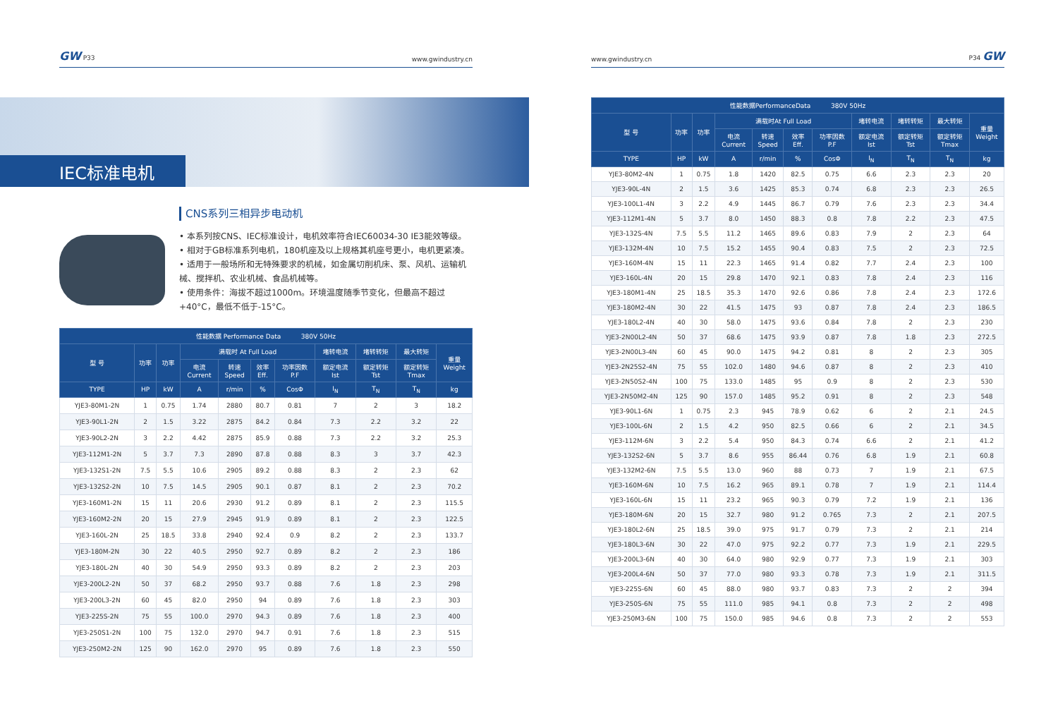GW P33 www.gwindustry.cn
IEC标准电机
CNS系列三相异步电动机
• 本系列按CNS、IEC标准设计，电机效率符合IEC60034-30 IE3能效等级。
• 相对于GB标准系列电机，180机座及以上规格其机座号更小，电机更紧凑。
• 适用于一般场所和无特殊要求的机械，如金属切削机床、泵、风机、运输机械、搅拌机、农业机械、食品机械等。
• 使用条件：海拔不超过1000m。环境温度随季节变化，但最高不超过+40°C，最低不低于-15°C。
| 性能数据 Performance Data 380V 50Hz | | | | | | | | | | |
| --- | --- | --- | --- | --- | --- | --- | --- | --- | --- | --- |
| 型 号 | 功率 | 功率 | 满载时 At Full Load | | | | 堵转电流 | 堵转转矩 | 最大转矩 | 重量 Weight |
| | | | 电流 Current | 转速 Speed | 效率 Eff. | 功率因数 P.F | 额定电流 Ist | 额定转矩 Tst | 额定转矩 Tmax | |
| TYPE | HP | kW | A | r/min | % | CosΦ | I<sub>N</sub> | T<sub>N</sub> | T<sub>N</sub> | kg |
| YJE3-80M1-2N | 1 | 0.75 | 1.74 | 2880 | 80.7 | 0.81 | 7 | 2 | 3 | 18.2 |
| YJE3-90L1-2N | 2 | 1.5 | 3.22 | 2875 | 84.2 | 0.84 | 7.3 | 2.2 | 3.2 | 22 |
| YJE3-90L2-2N | 3 | 2.2 | 4.42 | 2875 | 85.9 | 0.88 | 7.3 | 2.2 | 3.2 | 25.3 |
| YJE3-112M1-2N | 5 | 3.7 | 7.3 | 2890 | 87.8 | 0.88 | 8.3 | 3 | 3.7 | 42.3 |
| YJE3-132S1-2N | 7.5 | 5.5 | 10.6 | 2905 | 89.2 | 0.88 | 8.3 | 2 | 2.3 | 62 |
| YJE3-132S2-2N | 10 | 7.5 | 14.5 | 2905 | 90.1 | 0.87 | 8.1 | 2 | 2.3 | 70.2 |
| YJE3-160M1-2N | 15 | 11 | 20.6 | 2930 | 91.2 | 0.89 | 8.1 | 2 | 2.3 | 115.5 |
| YJE3-160M2-2N | 20 | 15 | 27.9 | 2945 | 91.9 | 0.89 | 8.1 | 2 | 2.3 | 122.5 |
| YJE3-160L-2N | 25 | 18.5 | 33.8 | 2940 | 92.4 | 0.9 | 8.2 | 2 | 2.3 | 133.7 |
| YJE3-180M-2N | 30 | 22 | 40.5 | 2950 | 92.7 | 0.89 | 8.2 | 2 | 2.3 | 186 |
| YJE3-180L-2N | 40 | 30 | 54.9 | 2950 | 93.3 | 0.89 | 8.2 | 2 | 2.3 | 203 |
| YJE3-200L2-2N | 50 | 37 | 68.2 | 2950 | 93.7 | 0.88 | 7.6 | 1.8 | 2.3 | 298 |
| YJE3-200L3-2N | 60 | 45 | 82.0 | 2950 | 94 | 0.89 | 7.6 | 1.8 | 2.3 | 303 |
| YJE3-225S-2N | 75 | 55 | 100.0 | 2970 | 94.3 | 0.89 | 7.6 | 1.8 | 2.3 | 400 |
| YJE3-250S1-2N | 100 | 75 | 132.0 | 2970 | 94.7 | 0.91 | 7.6 | 1.8 | 2.3 | 515 |
| YJE3-250M2-2N | 125 | 90 | 162.0 | 2970 | 95 | 0.89 | 7.6 | 1.8 | 2.3 | 550 |
www.gwindustry.cn P34 GW
| 性能数据PerformanceData 380V 50Hz | | | | | | | | | | |
| --- | --- | --- | --- | --- | --- | --- | --- | --- | --- | --- |
| 型 号 | 功率 | 功率 | 满载时At Full Load | | | | 堵转电流 | 堵转转矩 | 最大转矩 | 重量 Weight |
| | | | 电流 Current | 转速 Speed | 效率 Eff. | 功率因数 P.F | 额定电流 Ist | 额定转矩 Tst | 额定转矩 Tmax | |
| TYPE | HP | kW | A | r/min | % | CosΦ | I<sub>N</sub> | T<sub>N</sub> | T<sub>N</sub> | kg |
| YJE3-80M2-4N | 1 | 0.75 | 1.8 | 1420 | 82.5 | 0.75 | 6.6 | 2.3 | 2.3 | 20 |
| YJE3-90L-4N | 2 | 1.5 | 3.6 | 1425 | 85.3 | 0.74 | 6.8 | 2.3 | 2.3 | 26.5 |
| YJE3-100L1-4N | 3 | 2.2 | 4.9 | 1445 | 86.7 | 0.79 | 7.6 | 2.3 | 2.3 | 34.4 |
| YJE3-112M1-4N | 5 | 3.7 | 8.0 | 1450 | 88.3 | 0.8 | 7.8 | 2.2 | 2.3 | 47.5 |
| YJE3-132S-4N | 7.5 | 5.5 | 11.2 | 1465 | 89.6 | 0.83 | 7.9 | 2 | 2.3 | 64 |
| YJE3-132M-4N | 10 | 7.5 | 15.2 | 1455 | 90.4 | 0.83 | 7.5 | 2 | 2.3 | 72.5 |
| YJE3-160M-4N | 15 | 11 | 22.3 | 1465 | 91.4 | 0.82 | 7.7 | 2.4 | 2.3 | 100 |
| YJE3-160L-4N | 20 | 15 | 29.8 | 1470 | 92.1 | 0.83 | 7.8 | 2.4 | 2.3 | 116 |
| YJE3-180M1-4N | 25 | 18.5 | 35.3 | 1470 | 92.6 | 0.86 | 7.8 | 2.4 | 2.3 | 172.6 |
| YJE3-180M2-4N | 30 | 22 | 41.5 | 1475 | 93 | 0.87 | 7.8 | 2.4 | 2.3 | 186.5 |
| YJE3-180L2-4N | 40 | 30 | 58.0 | 1475 | 93.6 | 0.84 | 7.8 | 2 | 2.3 | 230 |
| YJE3-2N00L2-4N | 50 | 37 | 68.6 | 1475 | 93.9 | 0.87 | 7.8 | 1.8 | 2.3 | 272.5 |
| YJE3-2N00L3-4N | 60 | 45 | 90.0 | 1475 | 94.2 | 0.81 | 8 | 2 | 2.3 | 305 |
| YJE3-2N25S2-4N | 75 | 55 | 102.0 | 1480 | 94.6 | 0.87 | 8 | 2 | 2.3 | 410 |
| YJE3-2N50S2-4N | 100 | 75 | 133.0 | 1485 | 95 | 0.9 | 8 | 2 | 2.3 | 530 |
| YJE3-2N50M2-4N | 125 | 90 | 157.0 | 1485 | 95.2 | 0.91 | 8 | 2 | 2.3 | 548 |
| YJE3-90L1-6N | 1 | 0.75 | 2.3 | 945 | 78.9 | 0.62 | 6 | 2 | 2.1 | 24.5 |
| YJE3-100L-6N | 2 | 1.5 | 4.2 | 950 | 82.5 | 0.66 | 6 | 2 | 2.1 | 34.5 |
| YJE3-112M-6N | 3 | 2.2 | 5.4 | 950 | 84.3 | 0.74 | 6.6 | 2 | 2.1 | 41.2 |
| YJE3-132S2-6N | 5 | 3.7 | 8.6 | 955 | 86.44 | 0.76 | 6.8 | 1.9 | 2.1 | 60.8 |
| YJE3-132M2-6N | 7.5 | 5.5 | 13.0 | 960 | 88 | 0.73 | 7 | 1.9 | 2.1 | 67.5 |
| YJE3-160M-6N | 10 | 7.5 | 16.2 | 965 | 89.1 | 0.78 | 7 | 1.9 | 2.1 | 114.4 |
| YJE3-160L-6N | 15 | 11 | 23.2 | 965 | 90.3 | 0.79 | 7.2 | 1.9 | 2.1 | 136 |
| YJE3-180M-6N | 20 | 15 | 32.7 | 980 | 91.2 | 0.765 | 7.3 | 2 | 2.1 | 207.5 |
| YJE3-180L2-6N | 25 | 18.5 | 39.0 | 975 | 91.7 | 0.79 | 7.3 | 2 | 2.1 | 214 |
| YJE3-180L3-6N | 30 | 22 | 47.0 | 975 | 92.2 | 0.77 | 7.3 | 1.9 | 2.1 | 229.5 |
| YJE3-200L3-6N | 40 | 30 | 64.0 | 980 | 92.9 | 0.77 | 7.3 | 1.9 | 2.1 | 303 |
| YJE3-200L4-6N | 50 | 37 | 77.0 | 980 | 93.3 | 0.78 | 7.3 | 1.9 | 2.1 | 311.5 |
| YJE3-225S-6N | 60 | 45 | 88.0 | 980 | 93.7 | 0.83 | 7.3 | 2 | 2 | 394 |
| YJE3-250S-6N | 75 | 55 | 111.0 | 985 | 94.1 | 0.8 | 7.3 | 2 | 2 | 498 |
| YJE3-250M3-6N | 100 | 75 | 150.0 | 985 | 94.6 | 0.8 | 7.3 | 2 | 2 | 553 |